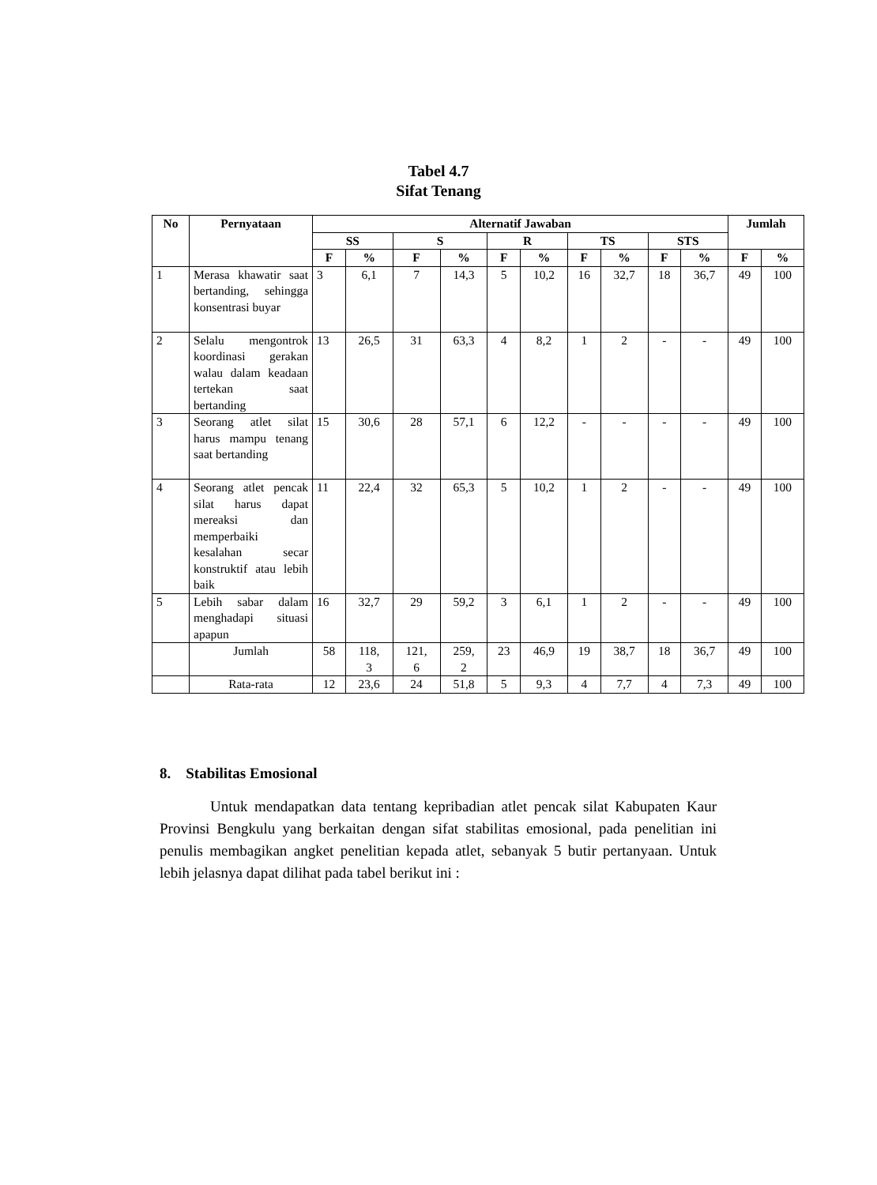Tabel 4.7
Sifat Tenang
| No | Pernyataan | Alternatif Jawaban | | | | | | | | | | Jumlah | |
| --- | --- | --- | --- | --- | --- | --- | --- | --- | --- | --- | --- | --- | --- |
| | | SS | | S | | R | | TS | | STS | | | |
| | | F | % | F | % | F | % | F | % | F | % | F | % |
| 1 | Merasa khawatir saat bertanding, sehingga konsentrasi buyar | 3 | 6,1 | 7 | 14,3 | 5 | 10,2 | 16 | 32,7 | 18 | 36,7 | 49 | 100 |
| 2 | Selalu mengontrok koordinasi gerakan walau dalam keadaan tertekan saat bertanding | 13 | 26,5 | 31 | 63,3 | 4 | 8,2 | 1 | 2 | - | - | 49 | 100 |
| 3 | Seorang atlet silat harus mampu tenang saat bertanding | 15 | 30,6 | 28 | 57,1 | 6 | 12,2 | - | - | - | - | 49 | 100 |
| 4 | Seorang atlet pencak silat harus dapat mereaksi dan memperbaiki kesalahan secar konstruktif atau lebih baik | 11 | 22,4 | 32 | 65,3 | 5 | 10,2 | 1 | 2 | - | - | 49 | 100 |
| 5 | Lebih sabar dalam menghadapi situasi apapun | 16 | 32,7 | 29 | 59,2 | 3 | 6,1 | 1 | 2 | - | - | 49 | 100 |
| | Jumlah | 58 | 118, 3 | 121, 6 | 259, 2 | 23 | 46,9 | 19 | 38,7 | 18 | 36,7 | 49 | 100 |
| | Rata-rata | 12 | 23,6 | 24 | 51,8 | 5 | 9,3 | 4 | 7,7 | 4 | 7,3 | 49 | 100 |
8. Stabilitas Emosional
Untuk mendapatkan data tentang kepribadian atlet pencak silat Kabupaten Kaur Provinsi Bengkulu yang berkaitan dengan sifat stabilitas emosional, pada penelitian ini penulis membagikan angket penelitian kepada atlet, sebanyak 5 butir pertanyaan. Untuk lebih jelasnya dapat dilihat pada tabel berikut ini :